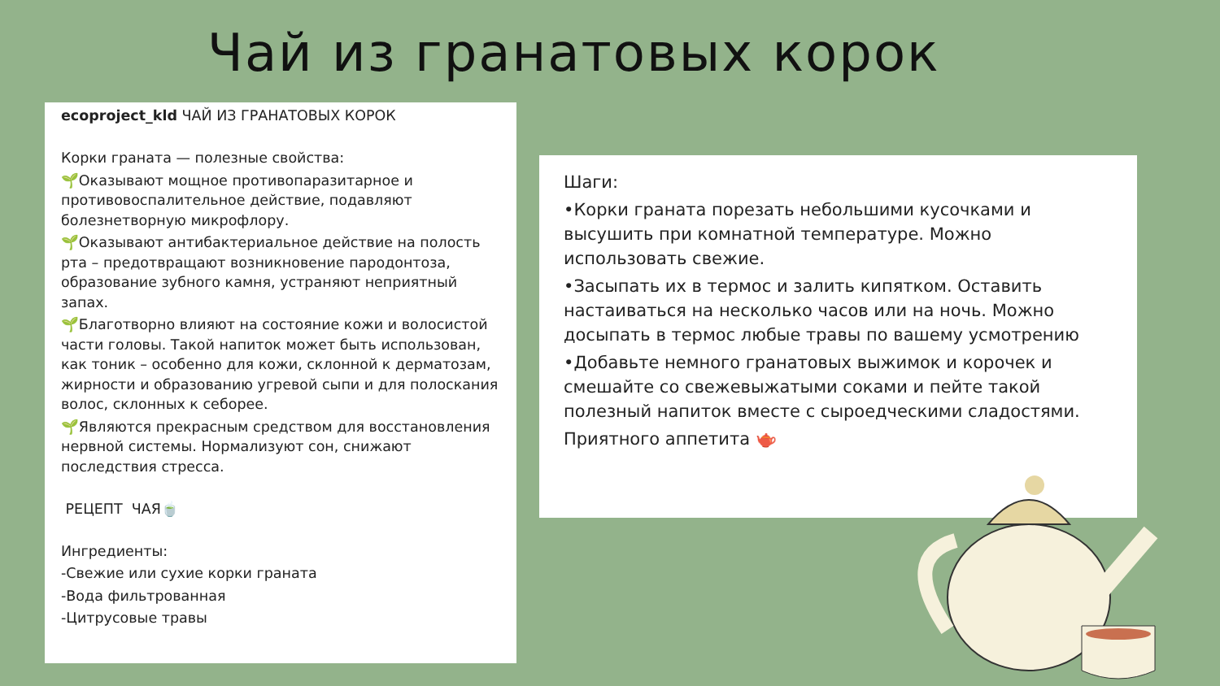Чай из гранатовых корок
ecoproject_kld ЧАЙ ИЗ ГРАНАТОВЫХ КОРОК
Корки граната — полезные свойства:
🌱Оказывают мощное противопаразитарное и противовоспалительное действие, подавляют болезнетворную микрофлору.
🌱Оказывают антибактериальное действие на полость рта – предотвращают возникновение пародонтоза, образование зубного камня, устраняют неприятный запах.
🌱Благотворно влияют на состояние кожи и волосистой части головы. Такой напиток может быть использован, как тоник – особенно для кожи, склонной к дерматозам, жирности и образованию угревой сыпи и для полоскания волос, склонных к себорее.
🌱Являются прекрасным средством для восстановления нервной системы. Нормализуют сон, снижают последствия стресса.
РЕЦЕПТ ЧАЯ🍵
Ингредиенты:
-Свежие или сухие корки граната
-Вода фильтрованная
-Цитрусовые травы
Шаги:
•Корки граната порезать небольшими кусочками и высушить при комнатной температуре. Можно использовать свежие.
•Засыпать их в термос и залить кипятком. Оставить настаиваться на несколько часов или на ночь. Можно досыпать в термос любые травы по вашему усмотрению
•Добавьте немного гранатовых выжимок и корочек и смешайте со свежевыжатыми соками и пейте такой полезный напиток вместе с сыроедческими сладостями.
Приятного аппетита 🫖